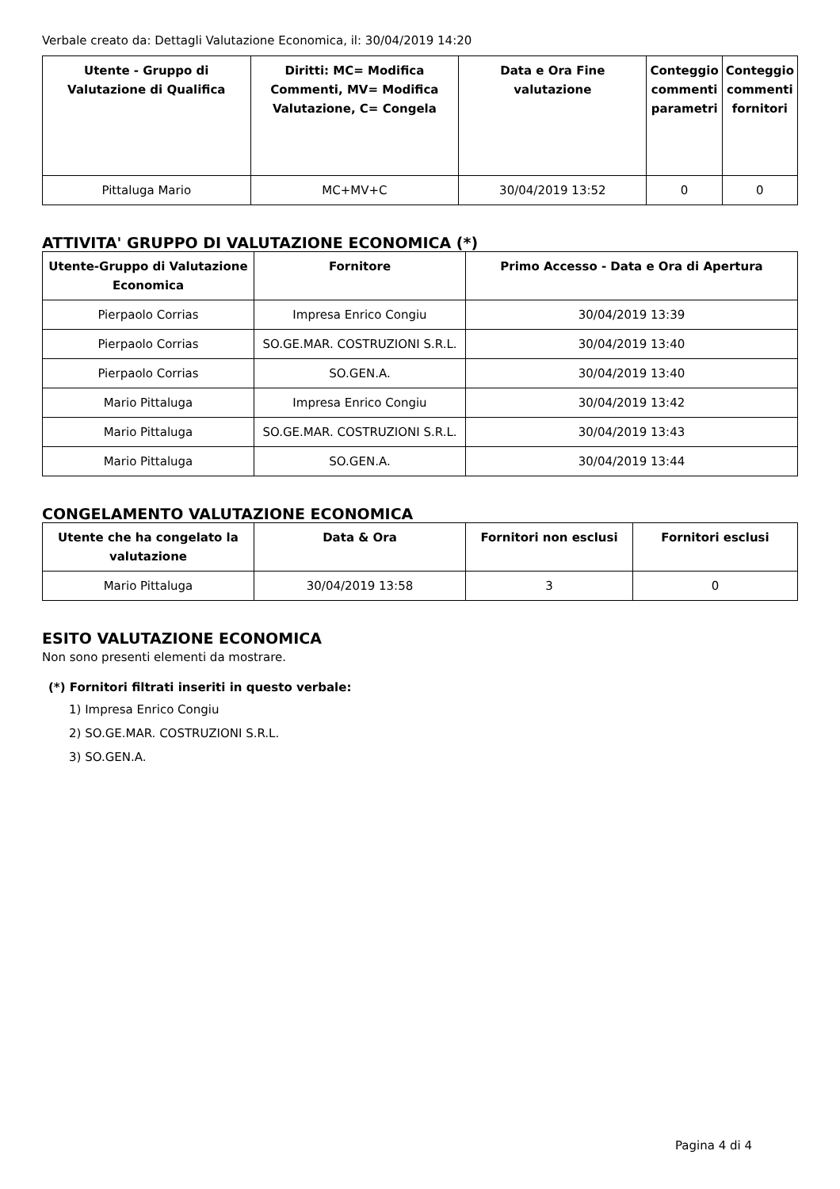Verbale creato da: Dettagli Valutazione Economica, il: 30/04/2019 14:20
| Utente - Gruppo di Valutazione di Qualifica | Diritti: MC= Modifica Commenti, MV= Modifica Valutazione, C= Congela | Data e Ora Fine valutazione | Conteggio commenti parametri | Conteggio commenti fornitori |
| --- | --- | --- | --- | --- |
| Pittaluga Mario | MC+MV+C | 30/04/2019 13:52 | 0 | 0 |
ATTIVITA' GRUPPO DI VALUTAZIONE ECONOMICA (*)
| Utente-Gruppo di Valutazione Economica | Fornitore | Primo Accesso - Data e Ora di Apertura |
| --- | --- | --- |
| Pierpaolo Corrias | Impresa Enrico Congiu | 30/04/2019 13:39 |
| Pierpaolo Corrias | SO.GE.MAR. COSTRUZIONI S.R.L. | 30/04/2019 13:40 |
| Pierpaolo Corrias | SO.GEN.A. | 30/04/2019 13:40 |
| Mario Pittaluga | Impresa Enrico Congiu | 30/04/2019 13:42 |
| Mario Pittaluga | SO.GE.MAR. COSTRUZIONI S.R.L. | 30/04/2019 13:43 |
| Mario Pittaluga | SO.GEN.A. | 30/04/2019 13:44 |
CONGELAMENTO VALUTAZIONE ECONOMICA
| Utente che ha congelato la valutazione | Data & Ora | Fornitori non esclusi | Fornitori esclusi |
| --- | --- | --- | --- |
| Mario Pittaluga | 30/04/2019 13:58 | 3 | 0 |
ESITO VALUTAZIONE ECONOMICA
Non sono presenti elementi da mostrare.
(*) Fornitori filtrati inseriti in questo verbale:
1) Impresa Enrico Congiu
2) SO.GE.MAR. COSTRUZIONI S.R.L.
3) SO.GEN.A.
Pagina 4 di 4